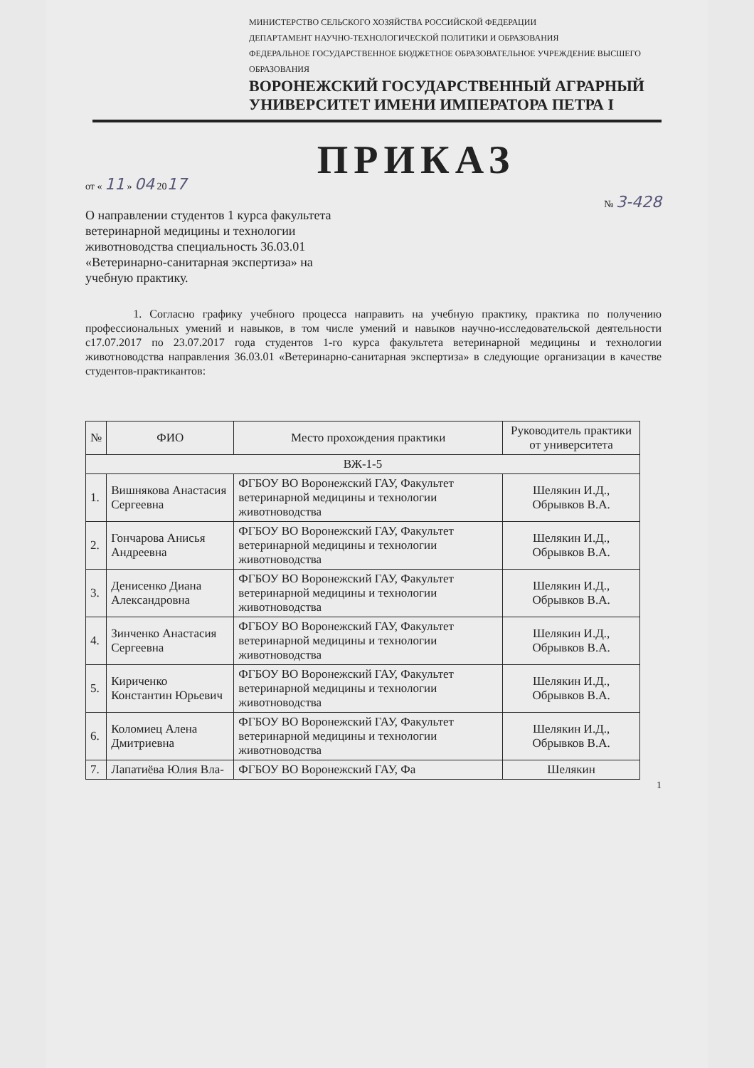МИНИСТЕРСТВО СЕЛЬСКОГО ХОЗЯЙСТВА РОССИЙСКОЙ ФЕДЕРАЦИИ
ДЕПАРТАМЕНТ НАУЧНО-ТЕХНОЛОГИЧЕСКОЙ ПОЛИТИКИ И ОБРАЗОВАНИЯ
ФЕДЕРАЛЬНОЕ ГОСУДАРСТВЕННОЕ БЮДЖЕТНОЕ ОБРАЗОВАТЕЛЬНОЕ УЧРЕЖДЕНИЕ ВЫСШЕГО ОБРАЗОВАНИЯ
ВОРОНЕЖСКИЙ ГОСУДАРСТВЕННЫЙ АГРАРНЫЙ
УНИВЕРСИТЕТ ИМЕНИ ИМПЕРАТОРА ПЕТРА I
ПРИКАЗ
от « 11 » 04 2017
№ 3-428
О направлении студентов 1 курса факультета ветеринарной медицины и технологии животноводства специальность 36.03.01 «Ветеринарно-санитарная экспертиза» на учебную практику.
1. Согласно графику учебного процесса направить на учебную практику, практика по получению профессиональных умений и навыков, в том числе умений и навыков научно-исследовательской деятельности с17.07.2017 по 23.07.2017 года студентов 1-го курса факультета ветеринарной медицины и технологии животноводства направления 36.03.01 «Ветеринарно-санитарная экспертиза» в следующие организации в качестве студентов-практикантов:
| № | ФИО | Место прохождения практики | Руководитель практики от университета |
| --- | --- | --- | --- |
| ВЖ-1-5 | | | |
| 1. | Вишнякова Анастасия Сергеевна | ФГБОУ ВО Воронежский ГАУ, Факультет ветеринарной медицины и технологии животноводства | Шелякин И.Д., Обрывков В.А. |
| 2. | Гончарова Анисья Андреевна | ФГБОУ ВО Воронежский ГАУ, Факультет ветеринарной медицины и технологии животноводства | Шелякин И.Д., Обрывков В.А. |
| 3. | Денисенко Диана Александровна | ФГБОУ ВО Воронежский ГАУ, Факультет ветеринарной медицины и технологии животноводства | Шелякин И.Д., Обрывков В.А. |
| 4. | Зинченко Анастасия Сергеевна | ФГБОУ ВО Воронежский ГАУ, Факультет ветеринарной медицины и технологии животноводства | Шелякин И.Д., Обрывков В.А. |
| 5. | Кириченко Константин Юрьевич | ФГБОУ ВО Воронежский ГАУ, Факультет ветеринарной медицины и технологии животноводства | Шелякин И.Д., Обрывков В.А. |
| 6. | Коломиец Алена Дмитриевна | ФГБОУ ВО Воронежский ГАУ, Факультет ветеринарной медицины и технологии животноводства | Шелякин И.Д., Обрывков В.А. |
| 7. | Лапатиёва Юлия Вла- | ФГБОУ ВО Воронежский ГАУ, Фа | Шелякин |
1